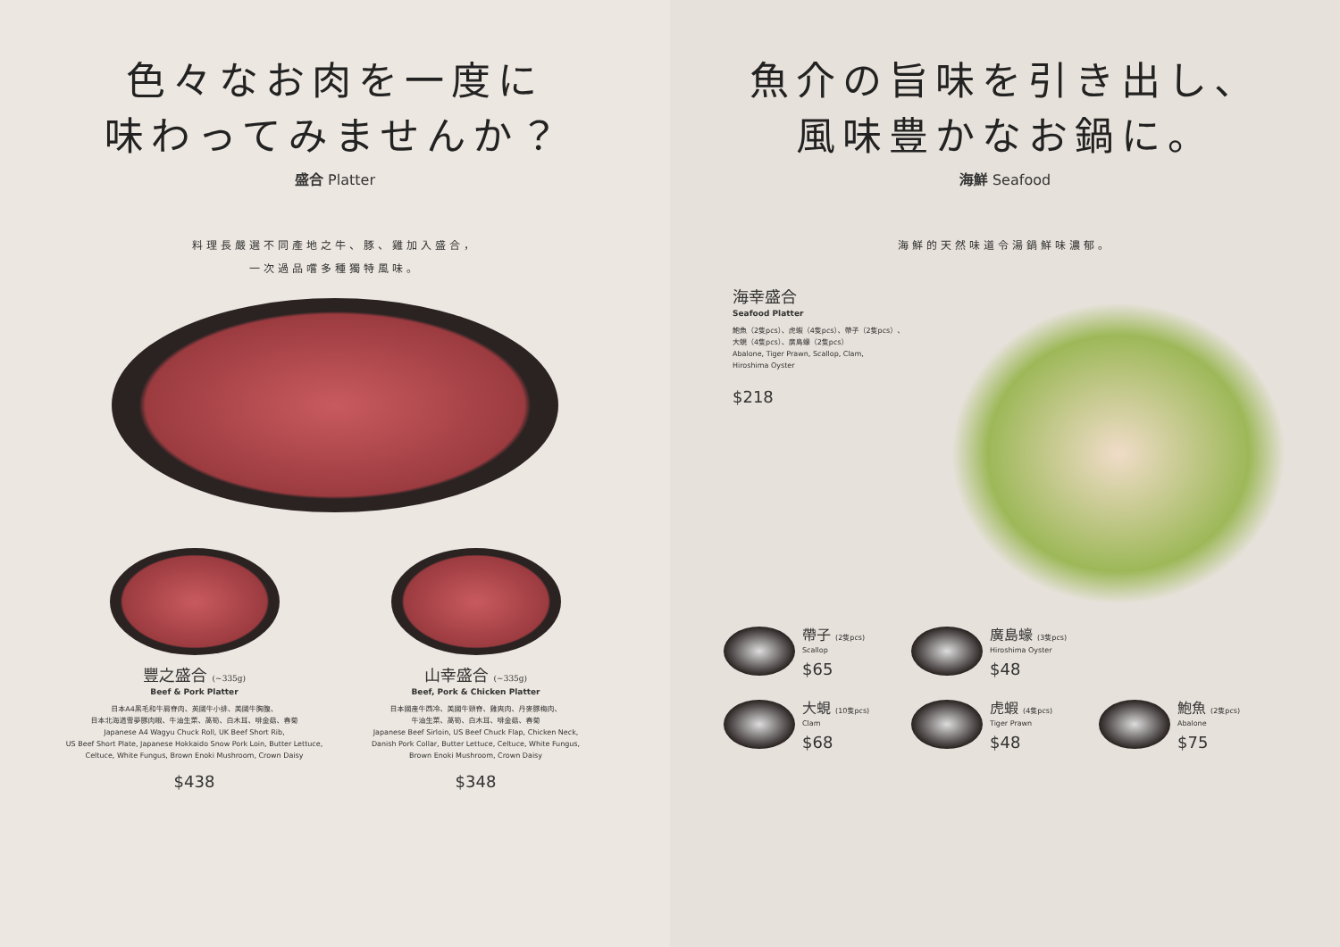色々なお肉を一度に
味わってみませんか？
盛合 Platter
料理長嚴選不同產地之牛、豚、雞加入盛合，
一次過品嚐多種獨特風味。
豐之盛合 (~335g)
Beef & Pork Platter
日本A4黑毛和牛肩脊肉、英國牛小排、美國牛胸腹、
日本北海道雪夢豚肉眼、牛油生菜、萵筍、白木耳、啡金菇、春菊
Japanese A4 Wagyu Chuck Roll, UK Beef Short Rib,
US Beef Short Plate, Japanese Hokkaido Snow Pork Loin, Butter Lettuce,
Celtuce, White Fungus, Brown Enoki Mushroom, Crown Daisy
$438
山幸盛合 (~335g)
Beef, Pork & Chicken Platter
日本國產牛西冷、美國牛頸脊、雞爽肉、丹麥豚梅肉、
牛油生菜、萵筍、白木耳、啡金菇、春菊
Japanese Beef Sirloin, US Beef Chuck Flap, Chicken Neck,
Danish Pork Collar, Butter Lettuce, Celtuce, White Fungus,
Brown Enoki Mushroom, Crown Daisy
$348
魚介の旨味を引き出し、
風味豊かなお鍋に。
海鮮 Seafood
海鮮的天然味道令湯鍋鮮味濃郁。
海幸盛合
Seafood Platter
鮑魚（2隻pcs）、虎蝦（4隻pcs）、帶子（2隻pcs）、
大蜆（4隻pcs）、廣島蠔（2隻pcs）
Abalone, Tiger Prawn, Scallop, Clam,
Hiroshima Oyster
$218
帶子 (2隻pcs)
Scallop
$65
廣島蠔 (3隻pcs)
Hiroshima Oyster
$48
大蜆 (10隻pcs)
Clam
$68
虎蝦 (4隻pcs)
Tiger Prawn
$48
鮑魚 (2隻pcs)
Abalone
$75